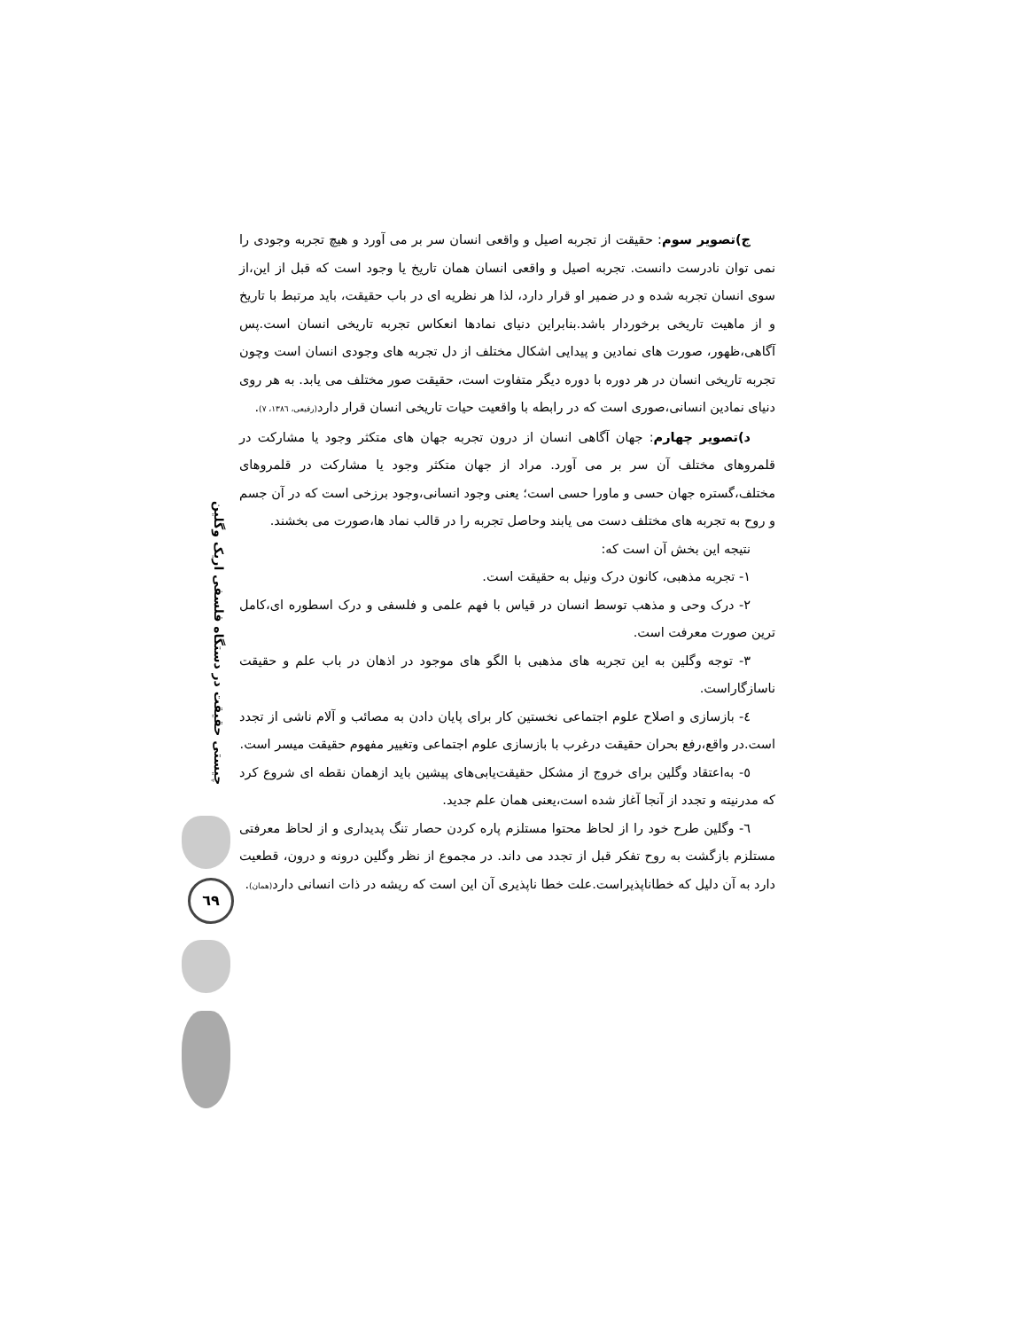چیستی حقیقت در دستگاه فلسفی اریک وگلین
٦٩
ج)تصویر سوم: حقیقت از تجربه اصیل و واقعی انسان سر بر می آورد و هیچ تجربه وجودی را نمی توان نادرست دانست. تجربه اصیل و واقعی انسان همان تاریخ یا وجود است که قبل از این،از سوی انسان تجربه شده و در ضمیر او قرار دارد، لذا هر نظریه ای در باب حقیقت، باید مرتبط با تاریخ و از ماهیت تاریخی برخوردار باشد.بنابراین دنیای نمادها انعکاس تجربه تاریخی انسان است.پس آگاهی،ظهور، صورت های نمادین و پیدایی اشکال مختلف از دل تجربه های وجودی انسان است وچون تجربه تاریخی انسان در هر دوره با دوره دیگر متفاوت است، حقیقت صور مختلف می یابد. به هر روی دنیای نمادین انسانی،صوری است که در رابطه با واقعیت حیات تاریخی انسان قرار دارد(رفیعی، ١٣٨٦، ٧).
د)تصویر چهارم: جهان آگاهی انسان از درون تجربه جهان های متکثر وجود یا مشارکت در قلمروهای مختلف آن سر بر می آورد. مراد از جهان متکثر وجود یا مشارکت در قلمروهای مختلف،گستره جهان حسی و ماورا حسی است؛ یعنی وجود انسانی،وجود برزخی است که در آن جسم و روح به تجربه های مختلف دست می یابند وحاصل تجربه را در قالب نماد ها،صورت می بخشند.
نتیجه این بخش آن است که:
١- تجربه مذهبی، کانون درک ونیل به حقیقت است.
٢- درک وحی و مذهب توسط انسان در قیاس با فهم علمی و فلسفی و درک اسطوره ای،کامل ترین صورت معرفت است.
٣- توجه وگلین به این تجربه های مذهبی با الگو های موجود در اذهان در باب علم و حقیقت ناسازگاراست.
٤- بازسازی و اصلاح علوم اجتماعی نخستین کار برای پایان دادن به مصائب و آلام ناشی از تجدد است.در واقع،رفع بحران حقیقت درغرب با بازسازی علوم اجتماعی وتغییر مفهوم حقیقت میسر است.
٥- به‌اعتقاد وگلین برای خروج از مشکل حقیقت‌یابی‌های پیشین باید ازهمان نقطه ای شروع کرد که مدرنیته و تجدد از آنجا آغاز شده است،یعنی همان علم جدید.
٦- وگلین طرح خود را از لحاظ محتوا مستلزم پاره کردن حصار تنگ پدیداری و از لحاظ معرفتی مستلزم بازگشت به روح تفکر قبل از تجدد می داند. در مجموع از نظر وگلین درونه و درون، قطعیت دارد به آن دلیل که خطاناپذیراست.علت خطا ناپذیری آن این است که ریشه در ذات انسانی دارد(همان).